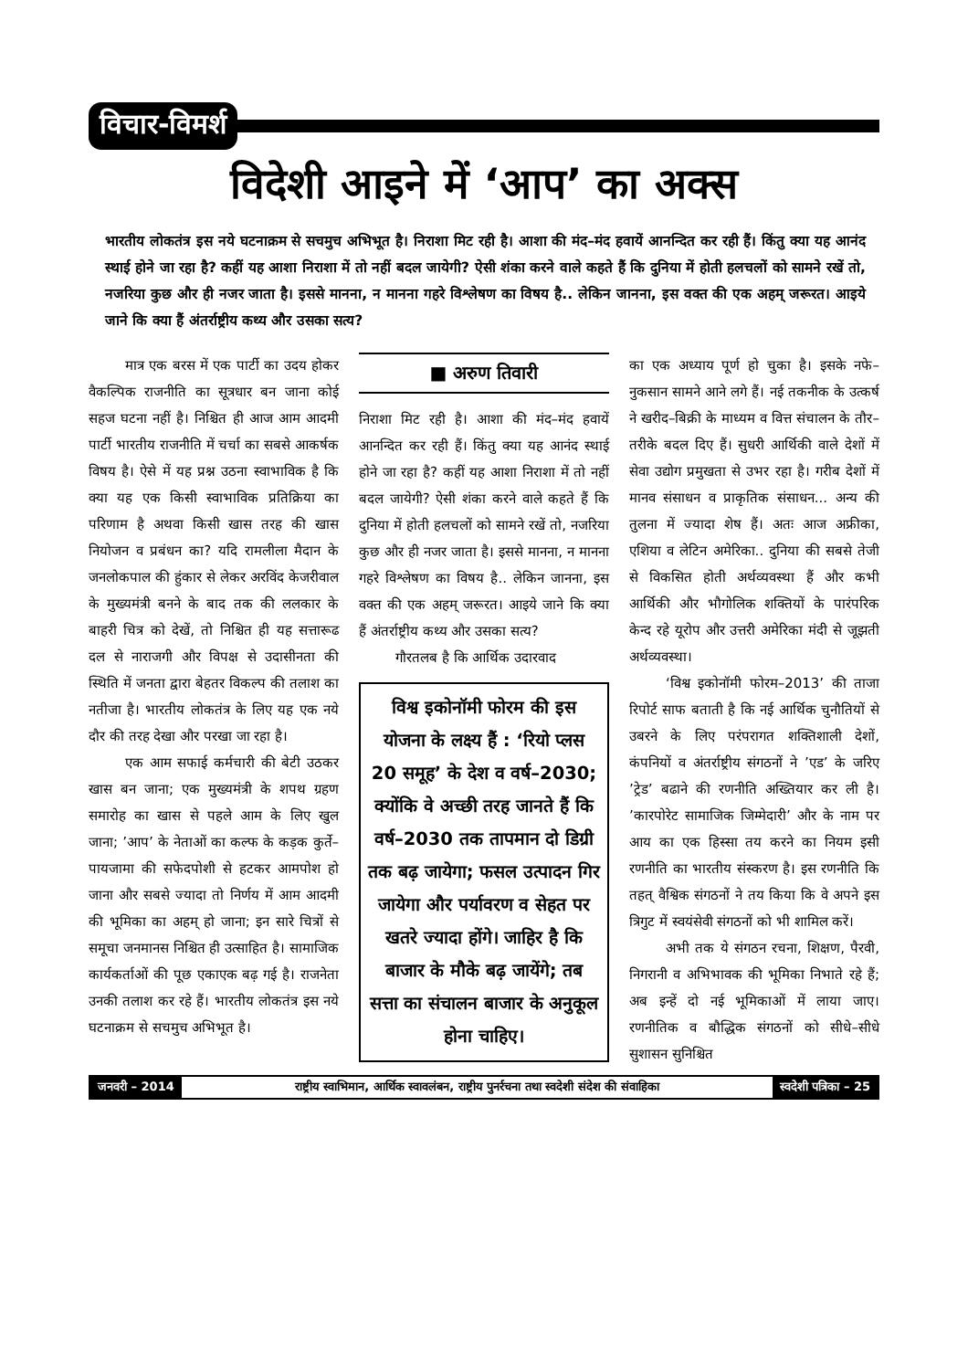विचार-विमर्श
विदेशी आइने में ‘आप’ का अक्स
भारतीय लोकतंत्र इस नये घटनाक्रम से सचमुच अभिभूत है। निराशा मिट रही है। आशा की मंद–मंद हवायें आनन्दित कर रही हैं। किंतु क्या यह आनंद स्थाई होने जा रहा है? कहीं यह आशा निराशा में तो नहीं बदल जायेगी? ऐसी शंका करने वाले कहते हैं कि दुनिया में होती हलचलों को सामने रखें तो, नजरिया कुछ और ही नजर जाता है। इससे मानना, न मानना गहरे विश्लेषण का विषय है.. लेकिन जानना, इस वक्त की एक अहम् जरूरत। आइये जाने कि क्या हैं अंतर्राष्ट्रीय कथ्य और उसका सत्य?
मात्र एक बरस में एक पार्टी का उदय होकर वैकल्पिक राजनीति का सूत्रधार बन जाना कोई सहज घटना नहीं है। निश्चित ही आज आम आदमी पार्टी भारतीय राजनीति में चर्चा का सबसे आकर्षक विषय है। ऐसे में यह प्रश्न उठना स्वाभाविक है कि क्या यह एक किसी स्वाभाविक प्रतिक्रिया का परिणाम है अथवा किसी खास तरह की खास नियोजन व प्रबंधन का? यदि रामलीला मैदान के जनलोकपाल की हुंकार से लेकर अरविंद केजरीवाल के मुख्यमंत्री बनने के बाद तक की ललकार के बाहरी चित्र को देखें, तो निश्चित ही यह सत्तारूढ दल से नाराजगी और विपक्ष से उदासीनता की स्थिति में जनता द्वारा बेहतर विकल्प की तलाश का नतीजा है। भारतीय लोकतंत्र के लिए यह एक नये दौर की तरह देखा और परखा जा रहा है।
एक आम सफाई कर्मचारी की बेटी उठकर खास बन जाना; एक मुख्यमंत्री के शपथ ग्रहण समारोह का खास से पहले आम के लिए खुल जाना; ’आप’ के नेताओं का कल्फ के कड़क कुर्ते–पायजामा की सफेदपोशी से हटकर आमपोश हो जाना और सबसे ज्यादा तो निर्णय में आम आदमी की भूमिका का अहम् हो जाना; इन सारे चित्रों से समूचा जनमानस निश्चित ही उत्साहित है। सामाजिक कार्यकर्ताओं की पूछ एकाएक बढ़ गई है। राजनेता उनकी तलाश कर रहे हैं। भारतीय लोकतंत्र इस नये घटनाक्रम से सचमुच अभिभूत है।
■ अरुण तिवारी
निराशा मिट रही है। आशा की मंद–मंद हवायें आनन्दित कर रही हैं। किंतु क्या यह आनंद स्थाई होने जा रहा है? कहीं यह आशा निराशा में तो नहीं बदल जायेगी? ऐसी शंका करने वाले कहते हैं कि दुनिया में होती हलचलों को सामने रखें तो, नजरिया कुछ और ही नजर जाता है। इससे मानना, न मानना गहरे विश्लेषण का विषय है.. लेकिन जानना, इस वक्त की एक अहम् जरूरत। आइये जाने कि क्या हैं अंतर्राष्ट्रीय कथ्य और उसका सत्य?
गौरतलब है कि आर्थिक उदारवाद
विश्व इकोनॉमी फोरम की इस योजना के लक्ष्य हैं : ‘रियो प्लस 20 समूह’ के देश व वर्ष–2030; क्योंकि वे अच्छी तरह जानते हैं कि वर्ष–2030 तक तापमान दो डिग्री तक बढ़ जायेगा; फसल उत्पादन गिर जायेगा और पर्यावरण व सेहत पर खतरे ज्यादा होंगे। जाहिर है कि बाजार के मौके बढ़ जायेंगे; तब सत्ता का संचालन बाजार के अनुकूल होना चाहिए।
का एक अध्याय पूर्ण हो चुका है। इसके नफे–नुकसान सामने आने लगे हैं। नई तकनीक के उत्कर्ष ने खरीद–बिक्री के माध्यम व वित्त संचालन के तौर–तरीके बदल दिए हैं। सुधरी आर्थिकी वाले देशों में सेवा उद्योग प्रमुखता से उभर रहा है। गरीब देशों में मानव संसाधन व प्राकृतिक संसाधन... अन्य की तुलना में ज्यादा शेष हैं। अतः आज अफ्रीका, एशिया व लेटिन अमेरिका.. दुनिया की सबसे तेजी से विकसित होती अर्थव्यवस्था हैं और कभी आर्थिकी और भौगोलिक शक्तियों के पारंपरिक केन्द रहे यूरोप और उत्तरी अमेरिका मंदी से जूझती अर्थव्यवस्था।
‘विश्व इकोनॉमी फोरम–2013’ की ताजा रिपोर्ट साफ बताती है कि नई आर्थिक चुनौतियों से उबरने के लिए परंपरागत शक्तिशाली देशों, कंपनियों व अंतर्राष्ट्रीय संगठनों ने ’एड’ के जरिए ’ट्रेड’ बढाने की रणनीति अख्तियार कर ली है। ’कारपोरेट सामाजिक जिम्मेदारी’ और के नाम पर आय का एक हिस्सा तय करने का नियम इसी रणनीति का भारतीय संस्करण है। इस रणनीति कि तहत् वैश्विक संगठनों ने तय किया कि वे अपने इस त्रिगुट में स्वयंसेवी संगठनों को भी शामिल करें।
अभी तक ये संगठन रचना, शिक्षण, पैरवी, निगरानी व अभिभावक की भूमिका निभाते रहे हैं; अब इन्हें दो नई भूमिकाओं में लाया जाए। रणनीतिक व बौद्धिक संगठनों को सीधे–सीधे सुशासन सुनिश्चित
जनवरी – 2014 राष्ट्रीय स्वाभिमान, आर्थिक स्वावलंबन, राष्ट्रीय पुनर्रचना तथा स्वदेशी संदेश की संवाहिका स्वदेशी पत्रिका – 25